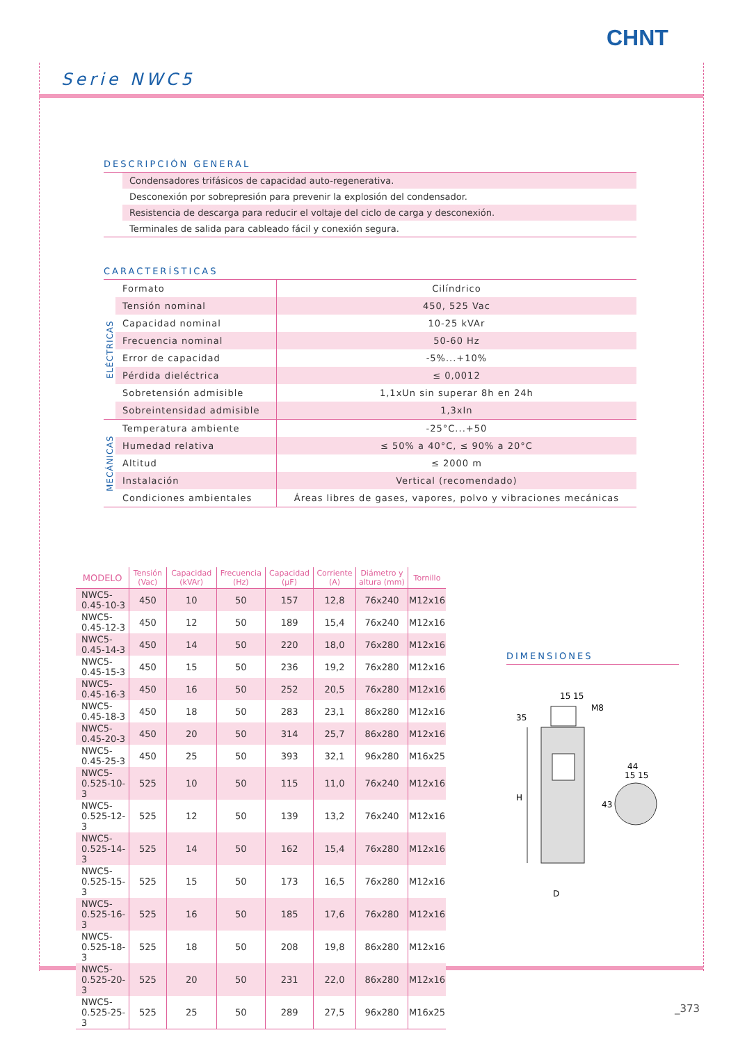CHNT
Serie NWC5
DESCRIPCIÓN GENERAL
Condensadores trifásicos de capacidad auto-regenerativa.
Desconexión por sobrepresión para prevenir la explosión del condensador.
Resistencia de descarga para reducir el voltaje del ciclo de carga y desconexión.
Terminales de salida para cableado fácil y conexión segura.
CARACTERÍSTICAS
| ELÉCTRICAS | Formato | Cilíndrico |
| | Tensión nominal | 450, 525 Vac |
| | Capacidad nominal | 10-25 kVAr |
| | Frecuencia nominal | 50-60 Hz |
| | Error de capacidad | -5%...+10% |
| | Pérdida dieléctrica | ≤ 0,0012 |
| | Sobretensión admisible | 1,1xUn sin superar 8h en 24h |
| | Sobreintensidad admisible | 1,3xIn |
| MECÁNICAS | Temperatura ambiente | -25°C...+50 |
| | Humedad relativa | ≤ 50% a 40°C, ≤ 90% a 20°C |
| | Altitud | ≤ 2000 m |
| | Instalación | Vertical (recomendado) |
| | Condiciones ambientales | Áreas libres de gases, vapores, polvo y vibraciones mecánicas |
| MODELO | Tensión (Vac) | Capacidad (kVAr) | Frecuencia (Hz) | Capacidad (µF) | Corriente (A) | Diámetro y altura (mm) | Tornillo |
| --- | --- | --- | --- | --- | --- | --- | --- |
| NWC5-0.45-10-3 | 450 | 10 | 50 | 157 | 12,8 | 76x240 | M12x16 |
| NWC5-0.45-12-3 | 450 | 12 | 50 | 189 | 15,4 | 76x240 | M12x16 |
| NWC5-0.45-14-3 | 450 | 14 | 50 | 220 | 18,0 | 76x280 | M12x16 |
| NWC5-0.45-15-3 | 450 | 15 | 50 | 236 | 19,2 | 76x280 | M12x16 |
| NWC5-0.45-16-3 | 450 | 16 | 50 | 252 | 20,5 | 76x280 | M12x16 |
| NWC5-0.45-18-3 | 450 | 18 | 50 | 283 | 23,1 | 86x280 | M12x16 |
| NWC5-0.45-20-3 | 450 | 20 | 50 | 314 | 25,7 | 86x280 | M12x16 |
| NWC5-0.45-25-3 | 450 | 25 | 50 | 393 | 32,1 | 96x280 | M16x25 |
| NWC5-0.525-10-3 | 525 | 10 | 50 | 115 | 11,0 | 76x240 | M12x16 |
| NWC5-0.525-12-3 | 525 | 12 | 50 | 139 | 13,2 | 76x240 | M12x16 |
| NWC5-0.525-14-3 | 525 | 14 | 50 | 162 | 15,4 | 76x280 | M12x16 |
| NWC5-0.525-15-3 | 525 | 15 | 50 | 173 | 16,5 | 76x280 | M12x16 |
| NWC5-0.525-16-3 | 525 | 16 | 50 | 185 | 17,6 | 76x280 | M12x16 |
| NWC5-0.525-18-3 | 525 | 18 | 50 | 208 | 19,8 | 86x280 | M12x16 |
| NWC5-0.525-20-3 | 525 | 20 | 50 | 231 | 22,0 | 86x280 | M12x16 |
| NWC5-0.525-25-3 | 525 | 25 | 50 | 289 | 27,5 | 96x280 | M16x25 |
DIMENSIONES
H
35
D
15 15
M8
44
15 15
43
_373